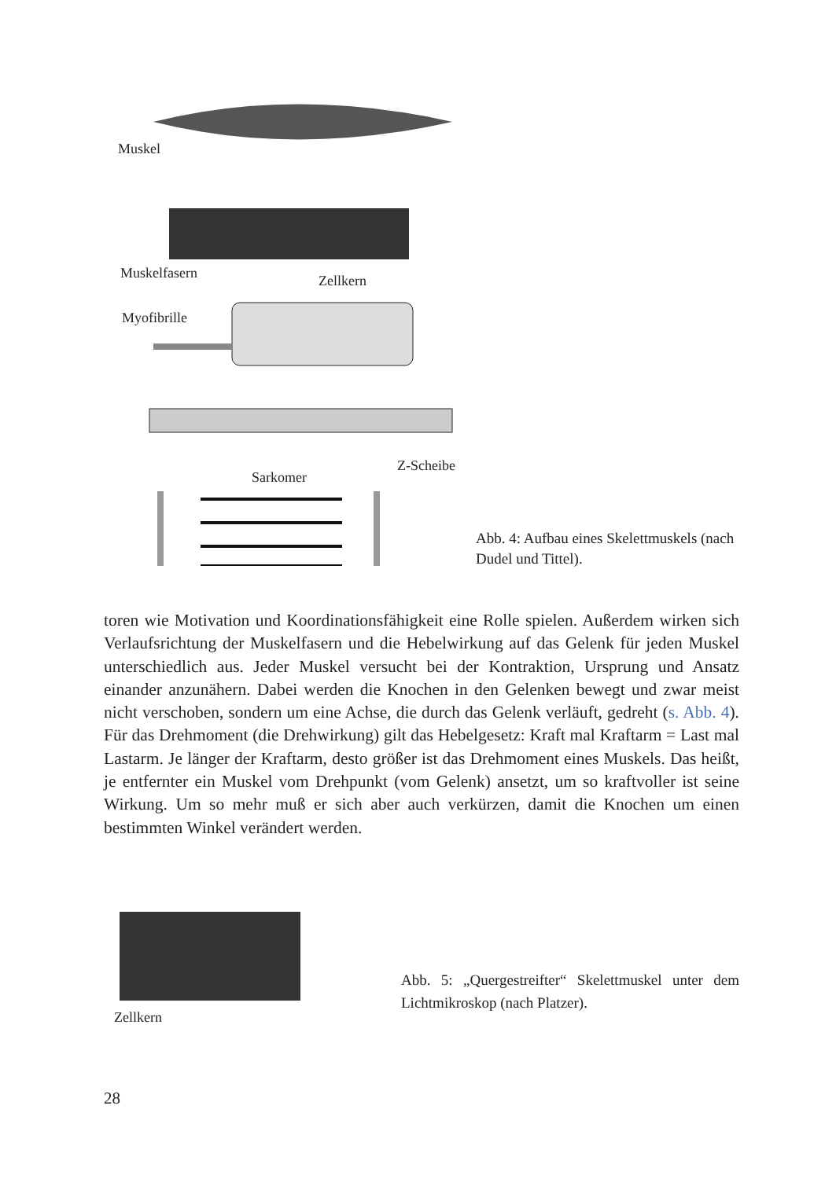Muskel
Muskelfasern
Zellkern
Myofibrille
Z-Scheibe
Sarkomer
Abb. 4: Aufbau eines Skelettmuskels (nach Dudel und Tittel).
toren wie Motivation und Koordinationsfähigkeit eine Rolle spielen. Außerdem wirken sich Verlaufsrichtung der Muskelfasern und die Hebelwirkung auf das Gelenk für jeden Muskel unterschiedlich aus. Jeder Muskel versucht bei der Kontraktion, Ursprung und Ansatz einander anzunähern. Dabei werden die Knochen in den Gelenken bewegt und zwar meist nicht verschoben, sondern um eine Achse, die durch das Gelenk verläuft, gedreht (s. Abb. 4). Für das Drehmoment (die Drehwirkung) gilt das Hebelgesetz: Kraft mal Kraftarm = Last mal Lastarm. Je länger der Kraftarm, desto größer ist das Drehmoment eines Muskels. Das heißt, je entfernter ein Muskel vom Drehpunkt (vom Gelenk) ansetzt, um so kraftvoller ist seine Wirkung. Um so mehr muß er sich aber auch verkürzen, damit die Knochen um einen bestimmten Winkel verändert werden.
Zellkern
Abb. 5: „Quergestreifter“ Skelettmuskel unter dem Lichtmikroskop (nach Platzer).
28